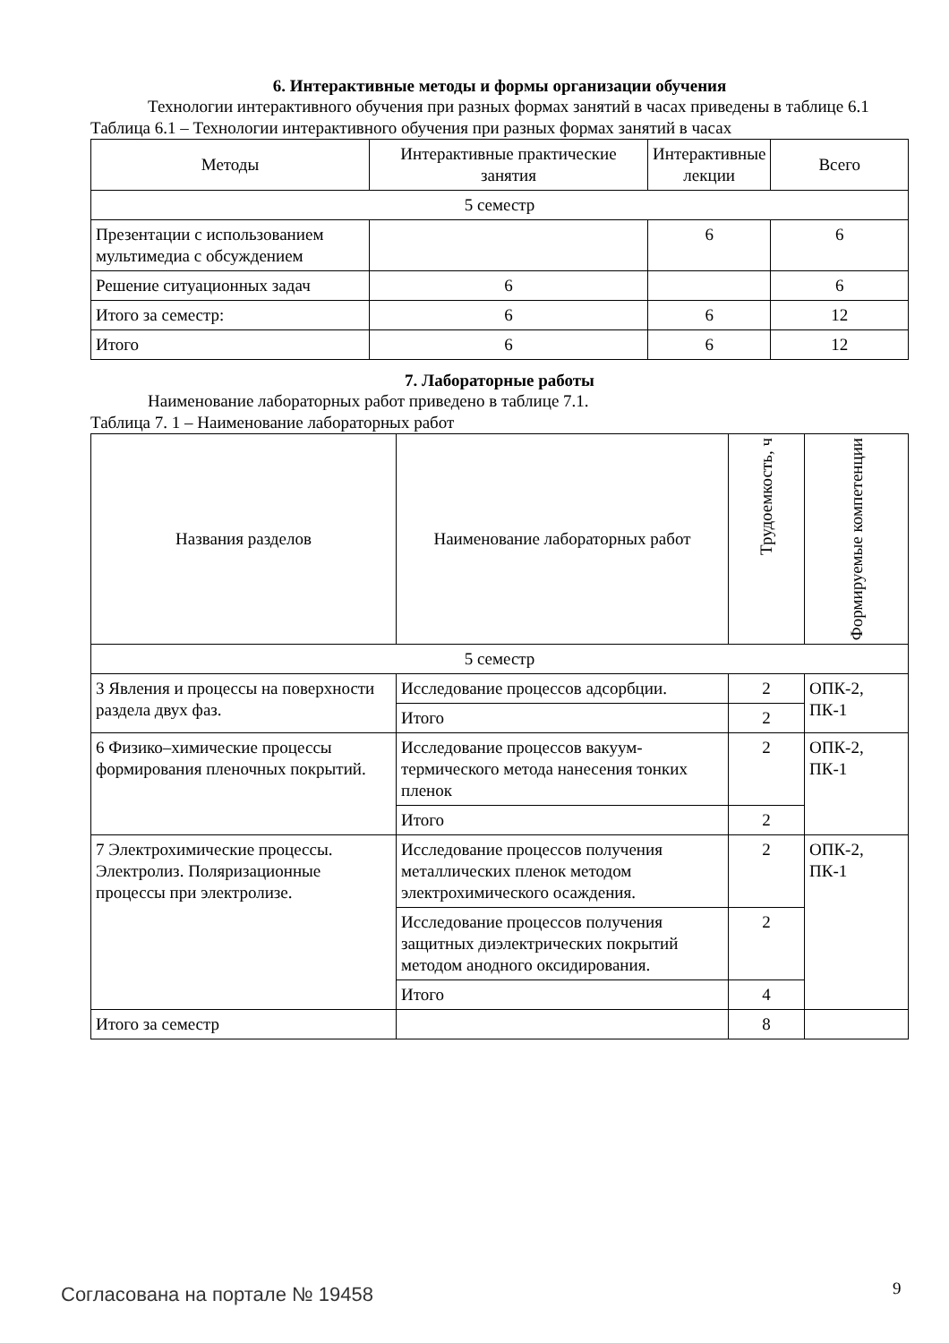6. Интерактивные методы и формы организации обучения
Технологии интерактивного обучения при разных формах занятий в часах приведены в таблице 6.1
Таблица 6.1 – Технологии интерактивного обучения при разных формах занятий в часах
| Методы | Интерактивные практические занятия | Интерактивные лекции | Всего |
| --- | --- | --- | --- |
| 5 семестр | | | |
| Презентации с использованием мультимедиа с обсуждением | | 6 | 6 |
| Решение ситуационных задач | 6 | | 6 |
| Итого за семестр: | 6 | 6 | 12 |
| Итого | 6 | 6 | 12 |
7. Лабораторные работы
Наименование лабораторных работ приведено в таблице 7.1.
Таблица 7. 1 – Наименование лабораторных работ
| Названия разделов | Наименование лабораторных работ | Трудоемкость, ч | Формируемые компетенции |
| --- | --- | --- | --- |
| 5 семестр | | | |
| 3 Явления и процессы на поверхности раздела двух фаз. | Исследование процессов адсорбции. | 2 | ОПК-2, ПК-1 |
| | Итого | 2 | |
| 6 Физико–химические процессы формирования пленочных покрытий. | Исследование процессов вакуум-термического метода нанесения тонких пленок | 2 | ОПК-2, ПК-1 |
| | Итого | 2 | |
| 7 Электрохимические процессы. Электролиз. Поляризационные процессы при электролизе. | Исследование процессов получения металлических пленок методом электрохимического осаждения. | 2 | ОПК-2, ПК-1 |
| | Исследование процессов получения защитных диэлектрических покрытий методом анодного оксидирования. | 2 | |
| | Итого | 4 | |
| Итого за семестр | | 8 | |
Согласована на портале № 19458 9